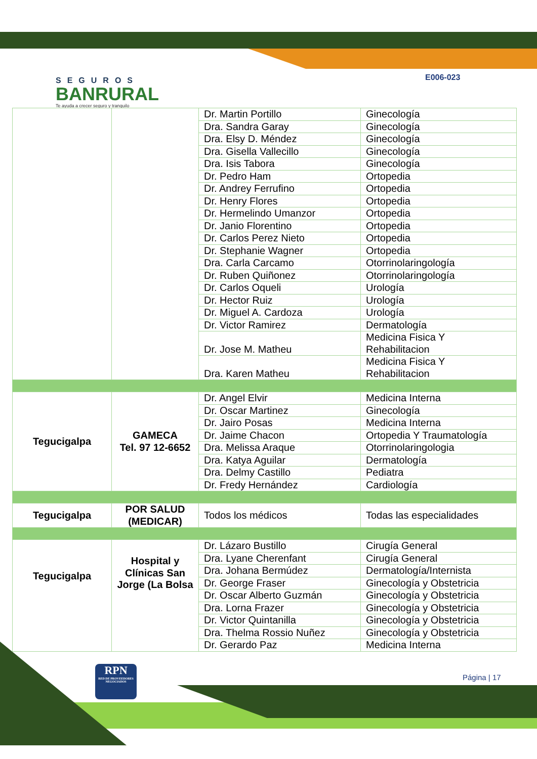SEGUROS
BANRURAL
Te ayuda a crecer seguro y tranquilo
E006-023
| | | Dr. Martin Portillo | Ginecología |
| | | Dra. Sandra Garay | Ginecología |
| | | Dra. Elsy D. Méndez | Ginecología |
| | | Dra. Gisella Vallecillo | Ginecología |
| | | Dra. Isis Tabora | Ginecología |
| | | Dr. Pedro Ham | Ortopedia |
| | | Dr. Andrey Ferrufino | Ortopedia |
| | | Dr. Henry Flores | Ortopedia |
| | | Dr. Hermelindo Umanzor | Ortopedia |
| | | Dr. Janio Florentino | Ortopedia |
| | | Dr. Carlos Perez Nieto | Ortopedia |
| | | Dr. Stephanie Wagner | Ortopedia |
| | | Dra. Carla Carcamo | Otorrinolaringología |
| | | Dr. Ruben Quiñonez | Otorrinolaringología |
| | | Dr. Carlos Oqueli | Urología |
| | | Dr. Hector Ruiz | Urología |
| | | Dr. Miguel A. Cardoza | Urología |
| | | Dr. Victor Ramirez | Dermatología |
| | | Dr. Jose M. Matheu | Medicina Fisica Y Rehabilitacion |
| | | Dra. Karen Matheu | Medicina Fisica Y Rehabilitacion |
| Tegucigalpa | GAMECA Tel. 97 12-6652 | Dr. Angel Elvir | Medicina Interna |
| | | Dr. Oscar Martinez | Ginecología |
| | | Dr. Jairo Posas | Medicina Interna |
| | | Dr. Jaime Chacon | Ortopedia Y Traumatología |
| | | Dra. Melissa Araque | Otorrinolaringologia |
| | | Dra. Katya Aguilar | Dermatología |
| | | Dra. Delmy Castillo | Pediatra |
| | | Dr. Fredy Hernández | Cardiología |
| Tegucigalpa | POR SALUD (MEDICAR) | Todos los médicos | Todas las especialidades |
| Tegucigalpa | Hospital y Clínicas San Jorge (La Bolsa | Dr. Lázaro Bustillo | Cirugía General |
| | | Dra. Lyane Cherenfant | Cirugía General |
| | | Dra. Johana Bermúdez | Dermatología/Internista |
| | | Dr. George Fraser | Ginecología y Obstetricia |
| | | Dr. Oscar Alberto Guzmán | Ginecología y Obstetricia |
| | | Dra. Lorna Frazer | Ginecología y Obstetricia |
| | | Dr. Victor Quintanilla | Ginecología y Obstetricia |
| | | Dra. Thelma Rossio Nuñez | Ginecología y Obstetricia |
| | | Dr. Gerardo Paz | Medicina Interna |
RPN
RED DE PROVEEDORES NEGOCIADOS
Página | 17